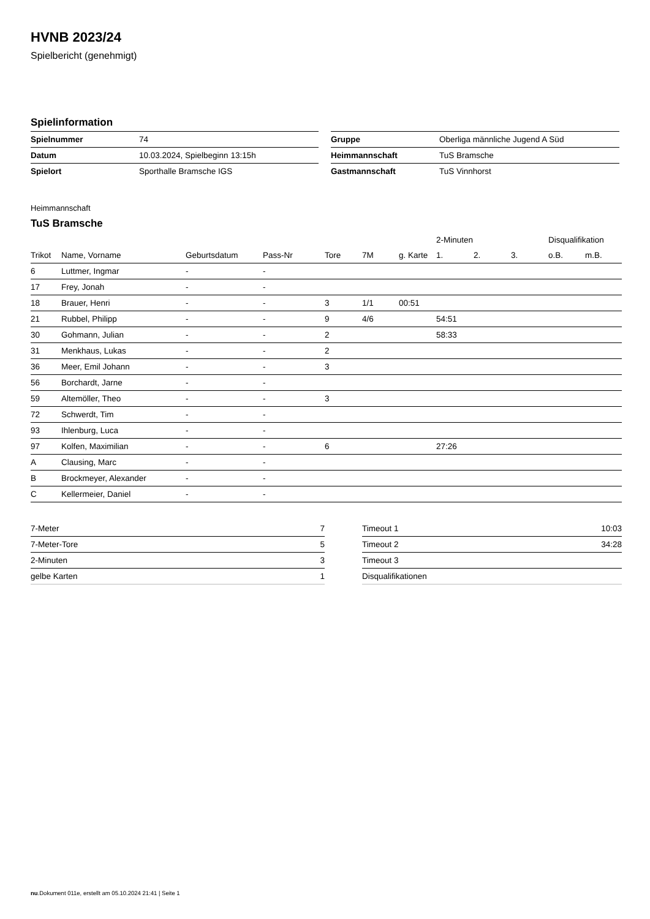HVNB 2023/24
Spielbericht (genehmigt)
Spielinformation
| Spielnummer | 74 |
| Datum | 10.03.2024, Spielbeginn 13:15h |
| Spielort | Sporthalle Bramsche IGS |
| Gruppe | Oberliga männliche Jugend A Süd |
| Heimmannschaft | TuS Bramsche |
| Gastmannschaft | TuS Vinnhorst |
Heimmannschaft
TuS Bramsche
| | | | | | | | 2-Minuten | | | Disqualifikation | |
| --- | --- | --- | --- | --- | --- | --- | --- | --- | --- | --- | --- |
| Trikot | Name, Vorname | Geburtsdatum | Pass-Nr | Tore | 7M | g. Karte | 1. | 2. | 3. | o.B. | m.B. |
| 6 | Luttmer, Ingmar | - | - | | | | | | | | |
| 17 | Frey, Jonah | - | - | | | | | | | | |
| 18 | Brauer, Henri | - | - | 3 | 1/1 | 00:51 | | | | | |
| 21 | Rubbel, Philipp | - | - | 9 | 4/6 | | 54:51 | | | | |
| 30 | Gohmann, Julian | - | - | 2 | | | 58:33 | | | | |
| 31 | Menkhaus, Lukas | - | - | 2 | | | | | | | |
| 36 | Meer, Emil Johann | - | - | 3 | | | | | | | |
| 56 | Borchardt, Jarne | - | - | | | | | | | | |
| 59 | Altemöller, Theo | - | - | 3 | | | | | | | |
| 72 | Schwerdt, Tim | - | - | | | | | | | | |
| 93 | Ihlenburg, Luca | - | - | | | | | | | | |
| 97 | Kolfen, Maximilian | - | - | 6 | | | 27:26 | | | | |
| A | Clausing, Marc | - | - | | | | | | | | |
| B | Brockmeyer, Alexander | - | - | | | | | | | | |
| C | Kellermeier, Daniel | - | - | | | | | | | | |
| 7-Meter | 7 |
| 7-Meter-Tore | 5 |
| 2-Minuten | 3 |
| gelbe Karten | 1 |
| Timeout 1 | 10:03 |
| Timeout 2 | 34:28 |
| Timeout 3 | |
| Disqualifikationen | |
nu.Dokument 011e, erstellt am 05.10.2024 21:41 | Seite 1